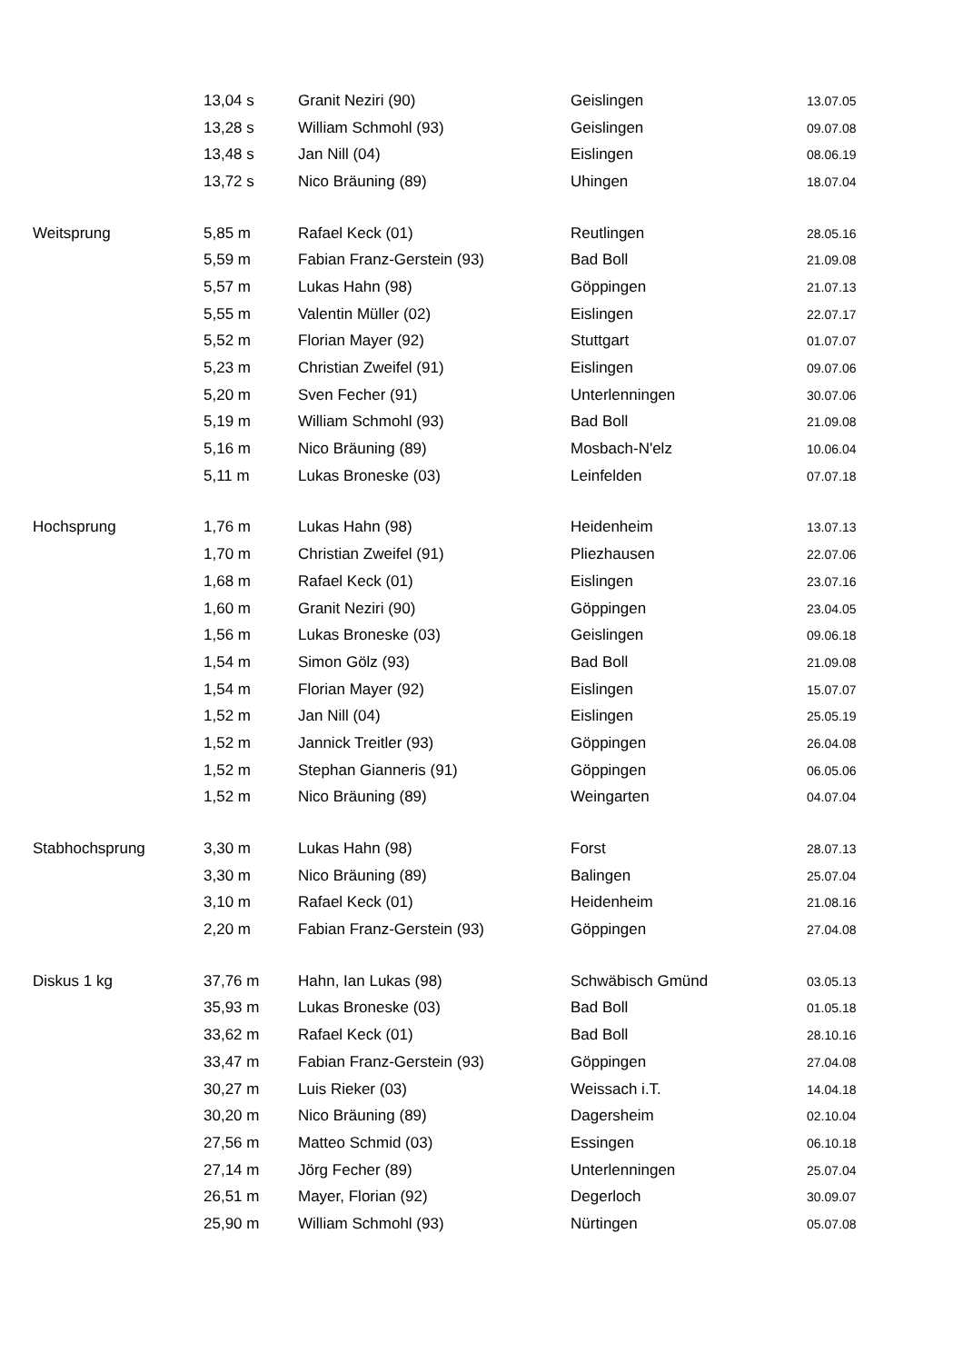| | 13,04 s | Granit Neziri (90) | Geislingen | 13.07.05 |
| | 13,28 s | William Schmohl (93) | Geislingen | 09.07.08 |
| | 13,48 s | Jan Nill (04) | Eislingen | 08.06.19 |
| | 13,72 s | Nico Bräuning (89) | Uhingen | 18.07.04 |
| Weitsprung | 5,85 m | Rafael Keck (01) | Reutlingen | 28.05.16 |
| | 5,59 m | Fabian Franz-Gerstein (93) | Bad Boll | 21.09.08 |
| | 5,57 m | Lukas Hahn (98) | Göppingen | 21.07.13 |
| | 5,55 m | Valentin Müller (02) | Eislingen | 22.07.17 |
| | 5,52 m | Florian Mayer (92) | Stuttgart | 01.07.07 |
| | 5,23 m | Christian Zweifel (91) | Eislingen | 09.07.06 |
| | 5,20 m | Sven Fecher (91) | Unterlenningen | 30.07.06 |
| | 5,19 m | William Schmohl (93) | Bad Boll | 21.09.08 |
| | 5,16 m | Nico Bräuning (89) | Mosbach-N'elz | 10.06.04 |
| | 5,11 m | Lukas Broneske (03) | Leinfelden | 07.07.18 |
| Hochsprung | 1,76 m | Lukas Hahn (98) | Heidenheim | 13.07.13 |
| | 1,70 m | Christian Zweifel (91) | Pliezhausen | 22.07.06 |
| | 1,68 m | Rafael Keck (01) | Eislingen | 23.07.16 |
| | 1,60 m | Granit Neziri (90) | Göppingen | 23.04.05 |
| | 1,56 m | Lukas Broneske (03) | Geislingen | 09.06.18 |
| | 1,54 m | Simon Gölz (93) | Bad Boll | 21.09.08 |
| | 1,54 m | Florian Mayer (92) | Eislingen | 15.07.07 |
| | 1,52 m | Jan Nill (04) | Eislingen | 25.05.19 |
| | 1,52 m | Jannick Treitler (93) | Göppingen | 26.04.08 |
| | 1,52 m | Stephan Gianneris (91) | Göppingen | 06.05.06 |
| | 1,52 m | Nico Bräuning (89) | Weingarten | 04.07.04 |
| Stabhochsprung | 3,30 m | Lukas Hahn (98) | Forst | 28.07.13 |
| | 3,30 m | Nico Bräuning (89) | Balingen | 25.07.04 |
| | 3,10 m | Rafael Keck (01) | Heidenheim | 21.08.16 |
| | 2,20 m | Fabian Franz-Gerstein (93) | Göppingen | 27.04.08 |
| Diskus 1 kg | 37,76 m | Hahn, Ian Lukas (98) | Schwäbisch Gmünd | 03.05.13 |
| | 35,93 m | Lukas Broneske (03) | Bad Boll | 01.05.18 |
| | 33,62 m | Rafael Keck (01) | Bad Boll | 28.10.16 |
| | 33,47 m | Fabian Franz-Gerstein (93) | Göppingen | 27.04.08 |
| | 30,27 m | Luis Rieker (03) | Weissach i.T. | 14.04.18 |
| | 30,20 m | Nico Bräuning (89) | Dagersheim | 02.10.04 |
| | 27,56 m | Matteo Schmid (03) | Essingen | 06.10.18 |
| | 27,14 m | Jörg Fecher (89) | Unterlenningen | 25.07.04 |
| | 26,51 m | Mayer, Florian (92) | Degerloch | 30.09.07 |
| | 25,90 m | William Schmohl (93) | Nürtingen | 05.07.08 |